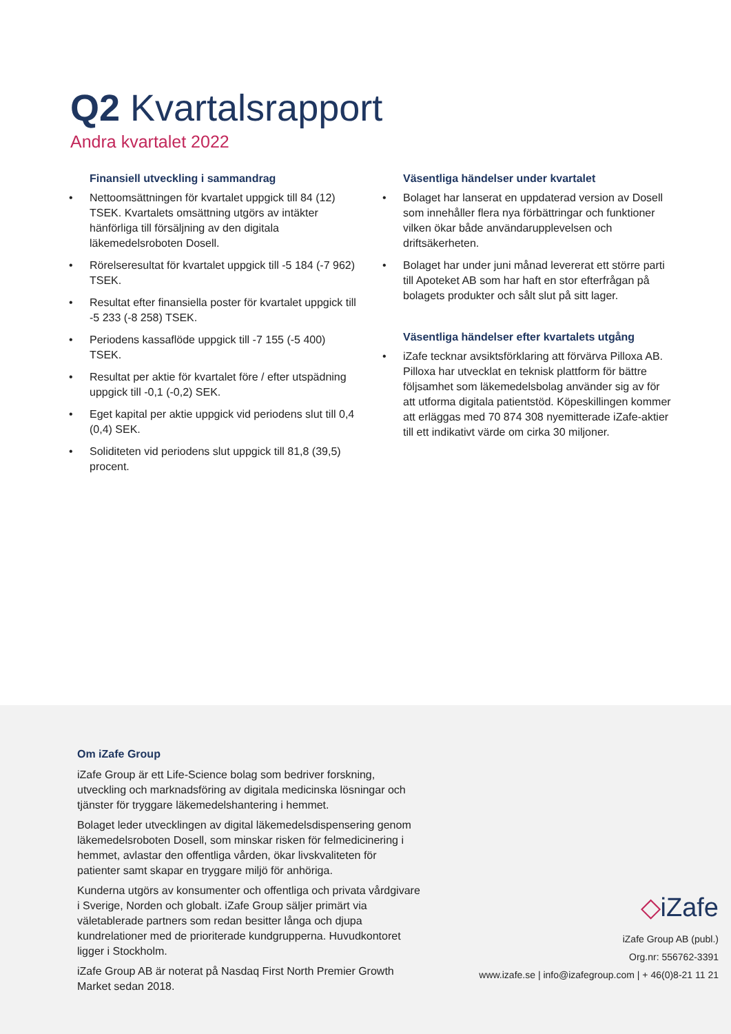Q2 Kvartalsrapport
Andra kvartalet 2022
Finansiell utveckling i sammandrag
• Nettoomsättningen för kvartalet uppgick till 84 (12) TSEK. Kvartalets omsättning utgörs av intäkter hänförliga till försäljning av den digitala läkemedelsroboten Dosell.
• Rörelseresultat för kvartalet uppgick till -5 184 (-7 962) TSEK.
• Resultat efter finansiella poster för kvartalet uppgick till -5 233 (-8 258) TSEK.
• Periodens kassaflöde uppgick till -7 155 (-5 400) TSEK.
• Resultat per aktie för kvartalet före / efter utspädning uppgick till -0,1 (-0,2) SEK.
• Eget kapital per aktie uppgick vid periodens slut till 0,4 (0,4) SEK.
• Soliditeten vid periodens slut uppgick till 81,8 (39,5) procent.
Väsentliga händelser under kvartalet
• Bolaget har lanserat en uppdaterad version av Dosell som innehåller flera nya förbättringar och funktioner vilken ökar både användarupplevelsen och driftsäkerheten.
• Bolaget har under juni månad levererat ett större parti till Apoteket AB som har haft en stor efterfrågan på bolagets produkter och sålt slut på sitt lager.
Väsentliga händelser efter kvartalets utgång
• iZafe tecknar avsiktsförklaring att förvärva Pilloxa AB. Pilloxa har utvecklat en teknisk plattform för bättre följsamhet som läkemedelsbolag använder sig av för att utforma digitala patientstöd. Köpeskillingen kommer att erläggas med 70 874 308 nyemitterade iZafe-aktier till ett indikativt värde om cirka 30 miljoner.
Om iZafe Group
iZafe Group är ett Life-Science bolag som bedriver forskning, utveckling och marknadsföring av digitala medicinska lösningar och tjänster för tryggare läkemedelshantering i hemmet.
Bolaget leder utvecklingen av digital läkemedelsdispensering genom läkemedelsroboten Dosell, som minskar risken för felmedicinering i hemmet, avlastar den offentliga vården, ökar livskvaliteten för patienter samt skapar en tryggare miljö för anhöriga.
Kunderna utgörs av konsumenter och offentliga och privata vårdgivare i Sverige, Norden och globalt. iZafe Group säljer primärt via väletablerade partners som redan besitter långa och djupa kundrelationer med de prioriterade kundgrupperna. Huvudkontoret ligger i Stockholm.
iZafe Group AB är noterat på Nasdaq First North Premier Growth Market sedan 2018.
◇iZafe
iZafe Group AB (publ.)
Org.nr: 556762-3391
www.izafe.se | info@izafegroup.com | + 46(0)8-21 11 21